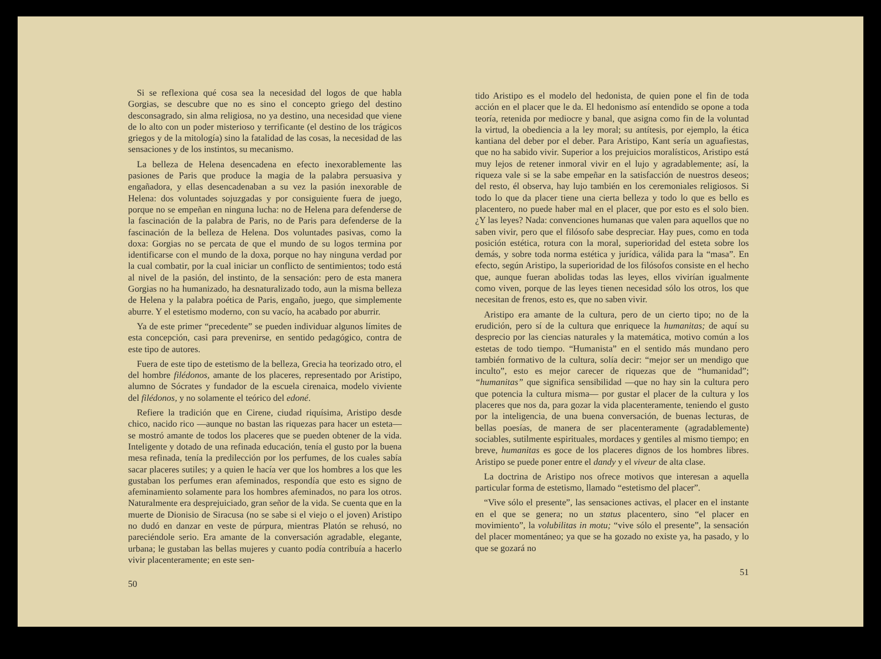Si se reflexiona qué cosa sea la necesidad del logos de que habla Gorgias, se descubre que no es sino el concepto griego del destino desconsagrado, sin alma religiosa, no ya destino, una necesidad que viene de lo alto con un poder misterioso y terrificante (el destino de los trágicos griegos y de la mitología) sino la fatalidad de las cosas, la necesidad de las sensaciones y de los instintos, su mecanismo.
La belleza de Helena desencadena en efecto inexorablemente las pasiones de Paris que produce la magia de la palabra persuasiva y engañadora, y ellas desencadenaban a su vez la pasión inexorable de Helena: dos voluntades sojuzgadas y por consiguiente fuera de juego, porque no se empeñan en ninguna lucha: no de Helena para defenderse de la fascinación de la palabra de Paris, no de Paris para defenderse de la fascinación de la belleza de Helena. Dos voluntades pasivas, como la doxa: Gorgias no se percata de que el mundo de su logos termina por identificarse con el mundo de la doxa, porque no hay ninguna verdad por la cual combatir, por la cual iniciar un conflicto de sentimientos; todo está al nivel de la pasión, del instinto, de la sensación: pero de esta manera Gorgias no ha humanizado, ha desnaturalizado todo, aun la misma belleza de Helena y la palabra poética de Paris, engaño, juego, que simplemente aburre. Y el estetismo moderno, con su vacío, ha acabado por aburrir.
Ya de este primer “precedente” se pueden individuar algunos límites de esta concepción, casi para prevenirse, en sentido pedagógico, contra de este tipo de autores.
Fuera de este tipo de estetismo de la belleza, Grecia ha teorizado otro, el del hombre filédonos, amante de los placeres, representado por Aristipo, alumno de Sócrates y fundador de la escuela cirenaica, modelo viviente del filédonos, y no solamente el teórico del edoné.
Refiere la tradición que en Cirene, ciudad riquísima, Aristipo desde chico, nacido rico —aunque no bastan las riquezas para hacer un esteta— se mostró amante de todos los placeres que se pueden obtener de la vida. Inteligente y dotado de una refinada educación, tenía el gusto por la buena mesa refinada, tenía la predilección por los perfumes, de los cuales sabía sacar placeres sutiles; y a quien le hacía ver que los hombres a los que les gustaban los perfumes eran afeminados, respondía que esto es signo de afeminamiento solamente para los hombres afeminados, no para los otros. Naturalmente era desprejuiciado, gran señor de la vida. Se cuenta que en la muerte de Dionisio de Siracusa (no se sabe si el viejo o el joven) Aristipo no dudó en danzar en veste de púrpura, mientras Platón se rehusó, no pareciéndole serio. Era amante de la conversación agradable, elegante, urbana; le gustaban las bellas mujeres y cuanto podía contribuía a hacerlo vivir placenteramente; en este sen-
50
tido Aristipo es el modelo del hedonista, de quien pone el fin de toda acción en el placer que le da. El hedonismo así entendido se opone a toda teoría, retenida por mediocre y banal, que asigna como fin de la voluntad la virtud, la obediencia a la ley moral; su antítesis, por ejemplo, la ética kantiana del deber por el deber. Para Aristipo, Kant sería un aguafiestas, que no ha sabido vivir. Superior a los prejuicios moralísticos, Aristipo está muy lejos de retener inmoral vivir en el lujo y agradablemente; así, la riqueza vale si se la sabe empeñar en la satisfacción de nuestros deseos; del resto, él observa, hay lujo también en los ceremoniales religiosos. Si todo lo que da placer tiene una cierta belleza y todo lo que es bello es placentero, no puede haber mal en el placer, que por esto es el solo bien. ¿Y las leyes? Nada: convenciones humanas que valen para aquellos que no saben vivir, pero que el filósofo sabe despreciar. Hay pues, como en toda posición estética, rotura con la moral, superioridad del esteta sobre los demás, y sobre toda norma estética y jurídica, válida para la “masa”. En efecto, según Aristipo, la superioridad de los filósofos consiste en el hecho que, aunque fueran abolidas todas las leyes, ellos vivirían igualmente como viven, porque de las leyes tienen necesidad sólo los otros, los que necesitan de frenos, esto es, que no saben vivir.
Aristipo era amante de la cultura, pero de un cierto tipo; no de la erudición, pero sí de la cultura que enriquece la humanitas; de aquí su desprecio por las ciencias naturales y la matemática, motivo común a los estetas de todo tiempo. “Humanista” en el sentido más mundano pero también formativo de la cultura, solía decir: “mejor ser un mendigo que inculto”, esto es mejor carecer de riquezas que de “humanidad”; “humanitas” que significa sensibilidad —que no hay sin la cultura pero que potencia la cultura misma— por gustar el placer de la cultura y los placeres que nos da, para gozar la vida placenteramente, teniendo el gusto por la inteligencia, de una buena conversación, de buenas lecturas, de bellas poesías, de manera de ser placenteramente (agradablemente) sociables, sutilmente espirituales, mordaces y gentiles al mismo tiempo; en breve, humanitas es goce de los placeres dignos de los hombres libres. Aristipo se puede poner entre el dandy y el viveur de alta clase.
La doctrina de Aristipo nos ofrece motivos que interesan a aquella particular forma de estetismo, llamado “estetismo del placer”.
“Vive sólo el presente”, las sensaciones activas, el placer en el instante en el que se genera; no un status placentero, sino “el placer en movimiento”, la volubilitas in motu; “vive sólo el presente”, la sensación del placer momentáneo; ya que se ha gozado no existe ya, ha pasado, y lo que se gozará no
51